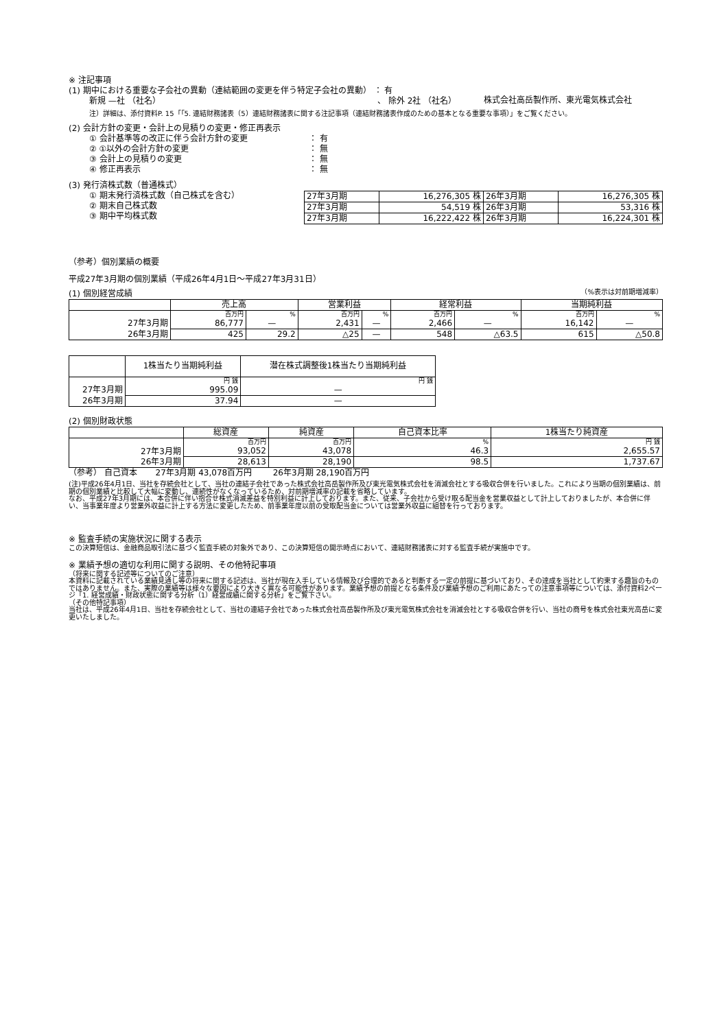※ 注記事項
(1) 期中における重要な子会社の異動（連結範囲の変更を伴う特定子会社の異動） ： 有
新規 —社 （社名） 、 除外 2社 （社名）
株式会社高岳製作所、東光電気株式会社
注）詳細は、添付資料P. 15「「5. 連結財務諸表（5）連結財務諸表に関する注記事項（連結財務諸表作成のための基本となる重要な事項）」をご覧ください。
(2) 会計方針の変更・会計上の見積りの変更・修正再表示
| ① 会計基準等の改正に伴う会計方針の変更 | ： 有 |
| ② ①以外の会計方針の変更 | ： 無 |
| ③ 会計上の見積りの変更 | ： 無 |
| ④ 修正再表示 | ： 無 |
(3) 発行済株式数（普通株式）
① 期末発行済株式数（自己株式を含む）
② 期末自己株式数
③ 期中平均株式数
| 27年3月期 | 16,276,305 株 | 26年3月期 | 16,276,305 株 |
| 27年3月期 | 54,519 株 | 26年3月期 | 53,316 株 |
| 27年3月期 | 16,222,422 株 | 26年3月期 | 16,224,301 株 |
（参考）個別業績の概要
平成27年3月期の個別業績（平成26年4月1日～平成27年3月31日）
(1) 個別経営成績 （%表示は対前期増減率）
| | 売上高 | | 営業利益 | | 経常利益 | | 当期純利益 | |
| --- | --- | --- | --- | --- | --- | --- | --- | --- |
| | 百万円 | % | 百万円 | % | 百万円 | % | 百万円 | % |
| 27年3月期 | 86,777 | — | 2,431 | — | 2,466 | — | 16,142 | — |
| 26年3月期 | 425 | 29.2 | △25 | — | 548 | △63.5 | 615 | △50.8 |
| | 1株当たり当期純利益 | 潜在株式調整後1株当たり当期純利益 |
| --- | --- | --- |
| | 円 銭 | 円 銭 |
| 27年3月期 | 995.09 | — |
| 26年3月期 | 37.94 | — |
(2) 個別財政状態
| | 総資産 | 純資産 | 自己資本比率 | 1株当たり純資産 |
| --- | --- | --- | --- | --- |
| | 百万円 | 百万円 | % | 円 銭 |
| 27年3月期 | 93,052 | 43,078 | 46.3 | 2,655.57 |
| 26年3月期 | 28,613 | 28,190 | 98.5 | 1,737.67 |
（参考） 自己資本 27年3月期 43,078百万円 26年3月期 28,190百万円
(注)平成26年4月1日、当社を存続会社として、当社の連結子会社であった株式会社高岳製作所及び東光電気株式会社を消滅会社とする吸収合併を行いました。これにより当期の個別業績は、前期の個別業績と比較して大幅に変動し、連続性がなくなっているため、対前期増減率の記載を省略しています。
なお、平成27年3月期には、本合併に伴い抱合せ株式消滅差益を特別利益に計上しております。また、従来、子会社から受け取る配当金を営業収益として計上しておりましたが、本合併に伴い、当事業年度より営業外収益に計上する方法に変更したため、前事業年度以前の受取配当金については営業外収益に組替を行っております。
※ 監査手続の実施状況に関する表示
この決算短信は、金融商品取引法に基づく監査手続の対象外であり、この決算短信の開示時点において、連結財務諸表に対する監査手続が実施中です。
※ 業績予想の適切な利用に関する説明、その他特記事項
（将来に関する記述等についてのご注意）
本資料に記載されている業績見通し等の将来に関する記述は、当社が現在入手している情報及び合理的であると判断する一定の前提に基づいており、その達成を当社として約束する趣旨のものではありません。また、実際の業績等は様々な要因により大きく異なる可能性があります。業績予想の前提となる条件及び業績予想のご利用にあたっての注意事項等については、添付資料2ページ「1. 経営成績・財政状態に関する分析（1）経営成績に関する分析」をご覧下さい。
（その他特記事項）
当社は、平成26年4月1日、当社を存続会社として、当社の連結子会社であった株式会社高岳製作所及び東光電気株式会社を消滅会社とする吸収合併を行い、当社の商号を株式会社東光高岳に変更いたしました。